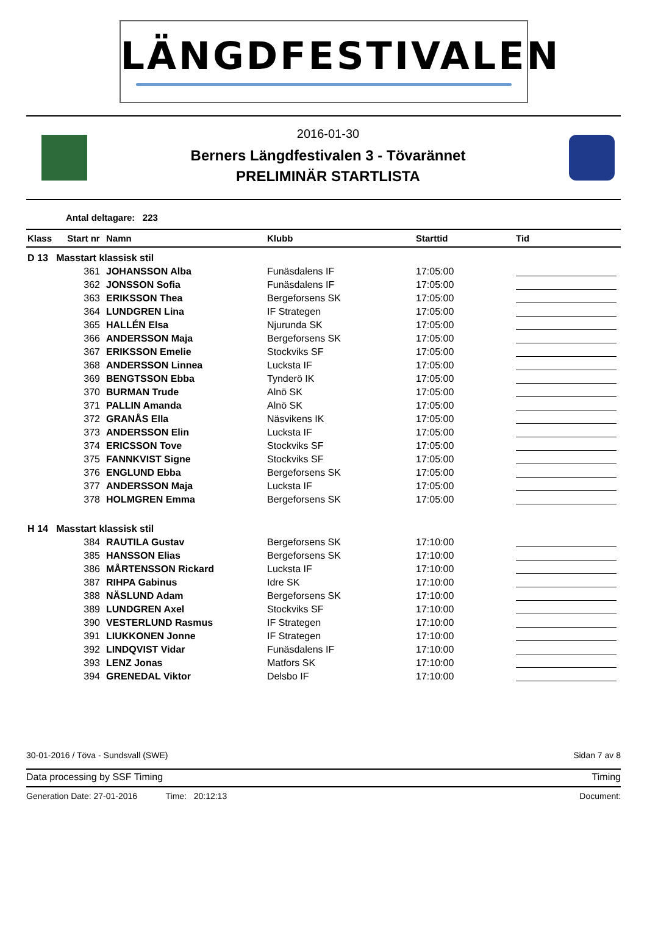LÄNGDFESTIVALEN
2016-01-30
Berners Längdfestivalen 3 - Tövarännet
PRELIMINÄR STARTLISTA
Antal deltagare: 223
| Klass | Start nr | Namn | Klubb | Starttid | Tid |
| --- | --- | --- | --- | --- | --- |
| D 13 Masstart klassisk stil | | | | | |
| | 361 | JOHANSSON Alba | Funäsdalens IF | 17:05:00 | |
| | 362 | JONSSON Sofia | Funäsdalens IF | 17:05:00 | |
| | 363 | ERIKSSON Thea | Bergeforsens SK | 17:05:00 | |
| | 364 | LUNDGREN Lina | IF Strategen | 17:05:00 | |
| | 365 | HALLÉN Elsa | Njurunda SK | 17:05:00 | |
| | 366 | ANDERSSON Maja | Bergeforsens SK | 17:05:00 | |
| | 367 | ERIKSSON Emelie | Stockviks SF | 17:05:00 | |
| | 368 | ANDERSSON Linnea | Lucksta IF | 17:05:00 | |
| | 369 | BENGTSSON Ebba | Tynderö IK | 17:05:00 | |
| | 370 | BURMAN Trude | Alnö SK | 17:05:00 | |
| | 371 | PALLIN Amanda | Alnö SK | 17:05:00 | |
| | 372 | GRANÅS Ella | Näsvikens IK | 17:05:00 | |
| | 373 | ANDERSSON Elin | Lucksta IF | 17:05:00 | |
| | 374 | ERICSSON Tove | Stockviks SF | 17:05:00 | |
| | 375 | FANNKVIST Signe | Stockviks SF | 17:05:00 | |
| | 376 | ENGLUND Ebba | Bergeforsens SK | 17:05:00 | |
| | 377 | ANDERSSON Maja | Lucksta IF | 17:05:00 | |
| | 378 | HOLMGREN Emma | Bergeforsens SK | 17:05:00 | |
| H 14 Masstart klassisk stil | | | | | |
| | 384 | RAUTILA Gustav | Bergeforsens SK | 17:10:00 | |
| | 385 | HANSSON Elias | Bergeforsens SK | 17:10:00 | |
| | 386 | MÅRTENSSON Rickard | Lucksta IF | 17:10:00 | |
| | 387 | RIHPA Gabinus | Idre SK | 17:10:00 | |
| | 388 | NÄSLUND Adam | Bergeforsens SK | 17:10:00 | |
| | 389 | LUNDGREN Axel | Stockviks SF | 17:10:00 | |
| | 390 | VESTERLUND Rasmus | IF Strategen | 17:10:00 | |
| | 391 | LIUKKONEN Jonne | IF Strategen | 17:10:00 | |
| | 392 | LINDQVIST Vidar | Funäsdalens IF | 17:10:00 | |
| | 393 | LENZ Jonas | Matfors SK | 17:10:00 | |
| | 394 | GRENEDAL Viktor | Delsbo IF | 17:10:00 | |
30-01-2016 / Töva - Sundsvall (SWE) Sidan 7 av 8
Data processing by SSF Timing Timing
Generation Date: 27-01-2016 Time: 20:12:13 Document: